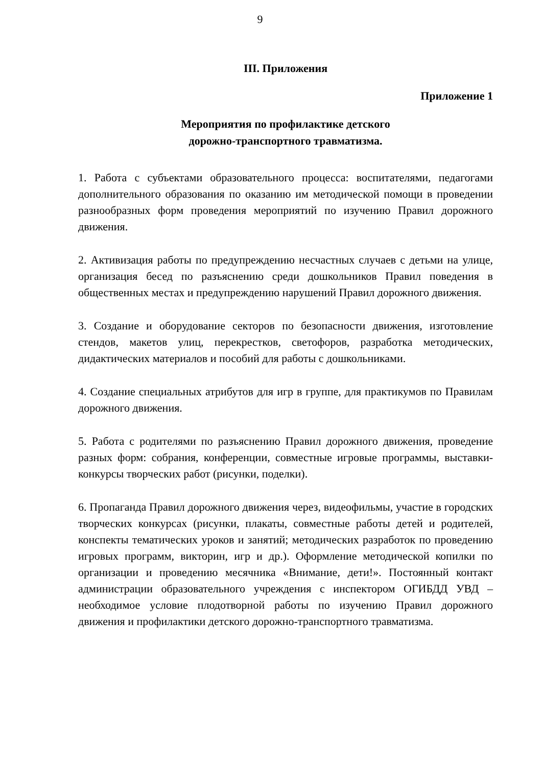9
III. Приложения
Приложение 1
Мероприятия по профилактике детского
дорожно-транспортного травматизма.
1. Работа с субъектами образовательного процесса: воспитателями, педагогами дополнительного образования по оказанию им методической помощи в проведении разнообразных форм проведения мероприятий по изучению Правил дорожного движения.
2. Активизация работы по предупреждению несчастных случаев с детьми на улице, организация бесед по разъяснению среди дошкольников Правил поведения в общественных местах и предупреждению нарушений Правил дорожного движения.
3. Создание и оборудование секторов по безопасности движения, изготовление стендов, макетов улиц, перекрестков, светофоров, разработка методических, дидактических материалов и пособий для работы с дошкольниками.
4. Создание специальных атрибутов для игр в группе, для практикумов по Правилам дорожного движения.
5. Работа с родителями по разъяснению Правил дорожного движения, проведение разных форм: собрания, конференции, совместные игровые программы, выставки-конкурсы творческих работ (рисунки, поделки).
6. Пропаганда Правил дорожного движения через, видеофильмы, участие в городских творческих конкурсах (рисунки, плакаты, совместные работы детей и родителей, конспекты тематических уроков и занятий; методических разработок по проведению игровых программ, викторин, игр и др.). Оформление методической копилки по организации и проведению месячника «Внимание, дети!». Постоянный контакт администрации образовательного учреждения с инспектором ОГИБДД УВД – необходимое условие плодотворной работы по изучению Правил дорожного движения и профилактики детского дорожно-транспортного травматизма.